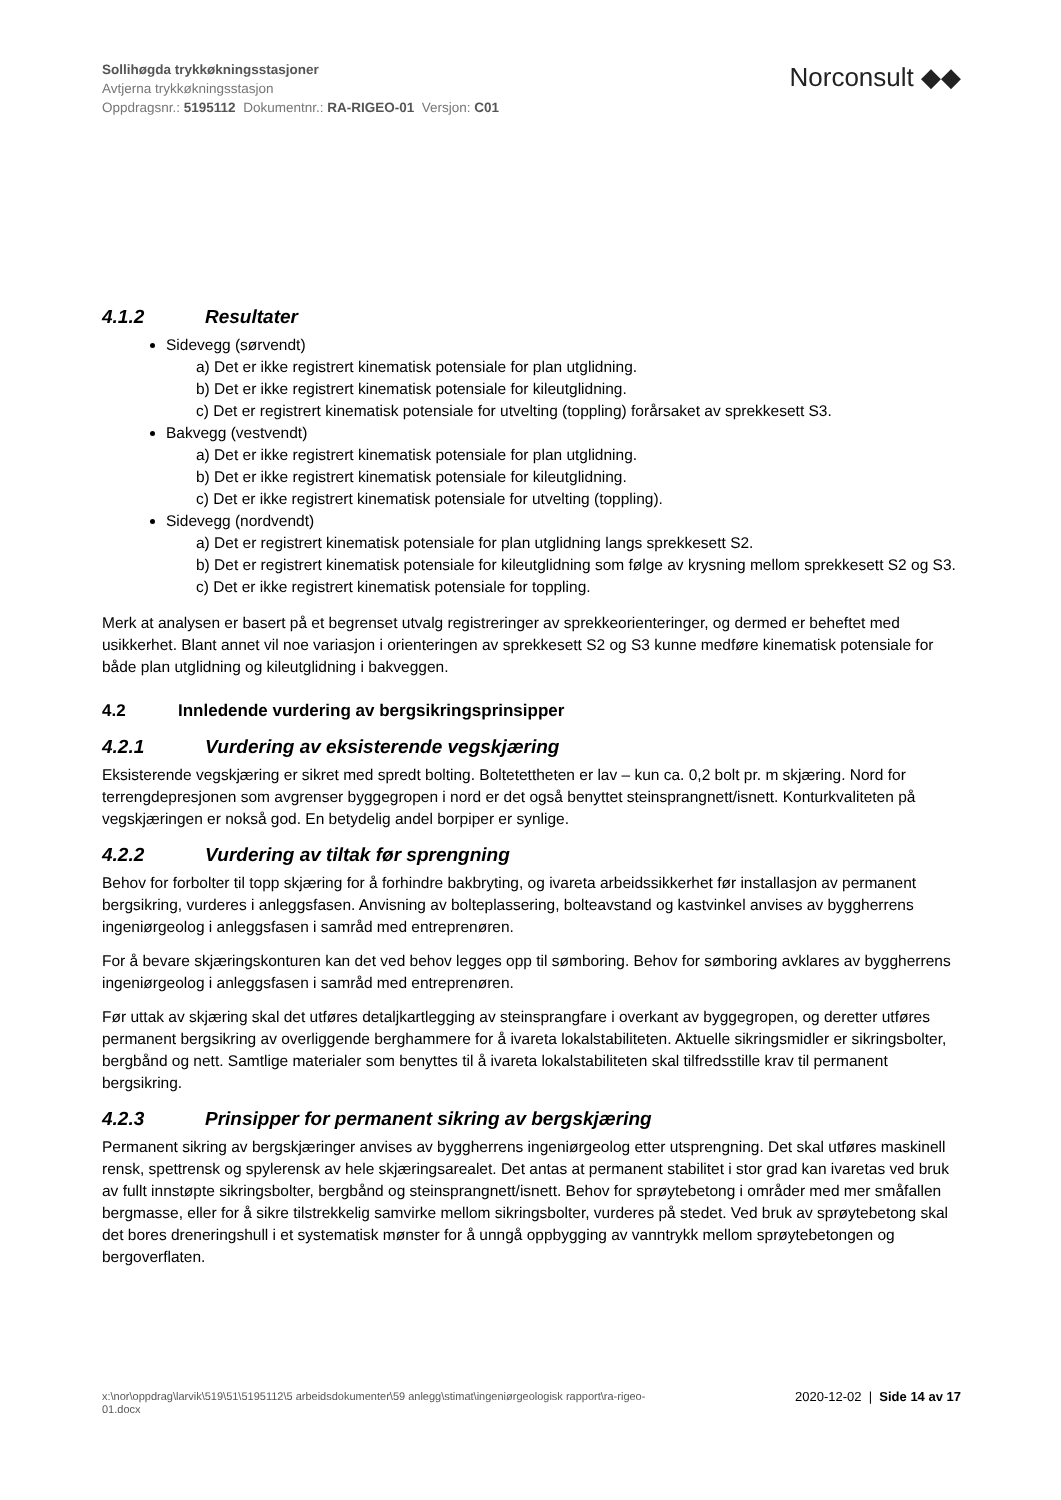Sollihøgda trykkøkningsstasjoner
Avtjerna trykkøkningsstasjon
Oppdragsnr.: 5195112 Dokumentnr.: RA-RIGEO-01 Versjon: C01
Norconsult ◆◆
4.1.2 Resultater
Sidevegg (sørvendt)
a) Det er ikke registrert kinematisk potensiale for plan utglidning.
b) Det er ikke registrert kinematisk potensiale for kileutglidning.
c) Det er registrert kinematisk potensiale for utvelting (toppling) forårsaket av sprekkesett S3.
Bakvegg (vestvendt)
a) Det er ikke registrert kinematisk potensiale for plan utglidning.
b) Det er ikke registrert kinematisk potensiale for kileutglidning.
c) Det er ikke registrert kinematisk potensiale for utvelting (toppling).
Sidevegg (nordvendt)
a) Det er registrert kinematisk potensiale for plan utglidning langs sprekkesett S2.
b) Det er registrert kinematisk potensiale for kileutglidning som følge av krysning mellom sprekkesett S2 og S3.
c) Det er ikke registrert kinematisk potensiale for toppling.
Merk at analysen er basert på et begrenset utvalg registreringer av sprekkeorienteringer, og dermed er beheftet med usikkerhet. Blant annet vil noe variasjon i orienteringen av sprekkesett S2 og S3 kunne medføre kinematisk potensiale for både plan utglidning og kileutglidning i bakveggen.
4.2 Innledende vurdering av bergsikringsprinsipper
4.2.1 Vurdering av eksisterende vegskjæring
Eksisterende vegskjæring er sikret med spredt bolting. Boltetettheten er lav – kun ca. 0,2 bolt pr. m skjæring. Nord for terrengdepresjonen som avgrenser byggegropen i nord er det også benyttet steinsprangnett/isnett. Konturkvaliteten på vegskjæringen er nokså god. En betydelig andel borpiper er synlige.
4.2.2 Vurdering av tiltak før sprengning
Behov for forbolter til topp skjæring for å forhindre bakbryting, og ivareta arbeidssikkerhet før installasjon av permanent bergsikring, vurderes i anleggsfasen. Anvisning av bolteplassering, bolteavstand og kastvinkel anvises av byggherrens ingeniørgeolog i anleggsfasen i samråd med entreprenøren.
For å bevare skjæringskonturen kan det ved behov legges opp til sømboring. Behov for sømboring avklares av byggherrens ingeniørgeolog i anleggsfasen i samråd med entreprenøren.
Før uttak av skjæring skal det utføres detaljkartlegging av steinsprangfare i overkant av byggegropen, og deretter utføres permanent bergsikring av overliggende berghammere for å ivareta lokalstabiliteten. Aktuelle sikringsmidler er sikringsbolter, bergbånd og nett. Samtlige materialer som benyttes til å ivareta lokalstabiliteten skal tilfredsstille krav til permanent bergsikring.
4.2.3 Prinsipper for permanent sikring av bergskjæring
Permanent sikring av bergskjæringer anvises av byggherrens ingeniørgeolog etter utsprengning. Det skal utføres maskinell rensk, spettrensk og spylerensk av hele skjæringsarealet. Det antas at permanent stabilitet i stor grad kan ivaretas ved bruk av fullt innstøpte sikringsbolter, bergbånd og steinsprangnett/isnett. Behov for sprøytebetong i områder med mer småfallen bergmasse, eller for å sikre tilstrekkelig samvirke mellom sikringsbolter, vurderes på stedet. Ved bruk av sprøytebetong skal det bores dreneringshull i et systematisk mønster for å unngå oppbygging av vanntrykk mellom sprøytebetongen og bergoverflaten.
x:\nor\oppdrag\larvik\519\51\5195112\5 arbeidsdokumenter\59 anlegg\stimat\ingeniørgeologisk rapport\ra-rigeo-
01.docx
2020-12-02 | Side 14 av 17